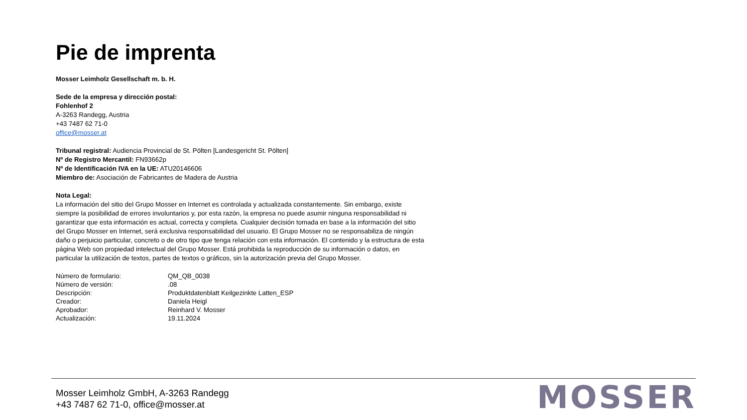Pie de imprenta
Mosser Leimholz Gesellschaft m. b. H.
Sede de la empresa y dirección postal:
Fohlenhof 2
A-3263 Randegg, Austria
+43 7487 62 71-0
office@mosser.at
Tribunal registral: Audiencia Provincial de St. Pölten [Landesgericht St. Pölten]
Nº de Registro Mercantil: FN93662p
Nº de Identificación IVA en la UE: ATU20146606
Miembro de: Asociación de Fabricantes de Madera de Austria
Nota Legal:
La información del sitio del Grupo Mosser en Internet es controlada y actualizada constantemente. Sin embargo, existe siempre la posibilidad de errores involuntarios y, por esta razón, la empresa no puede asumir ninguna responsabilidad ni garantizar que esta información es actual, correcta y completa. Cualquier decisión tomada en base a la información del sitio del Grupo Mosser en Internet, será exclusiva responsabilidad del usuario. El Grupo Mosser no se responsabiliza de ningún daño o perjuicio particular, concreto o de otro tipo que tenga relación con esta información. El contenido y la estructura de esta página Web son propiedad intelectual del Grupo Mosser. Está prohibida la reproducción de su información o datos, en particular la utilización de textos, partes de textos o gráficos, sin la autorización previa del Grupo Mosser.
| Número de formulario: | QM_QB_0038 |
| Número de versión: | .08 |
| Descripción: | Produktdatenblatt Keilgezinkte Latten_ESP |
| Creador: | Daniela Heigl |
| Aprobador: | Reinhard V. Mosser |
| Actualización: | 19.11.2024 |
Mosser Leimholz GmbH, A-3263 Randegg
+43 7487 62 71-0, office@mosser.at
MOSSER